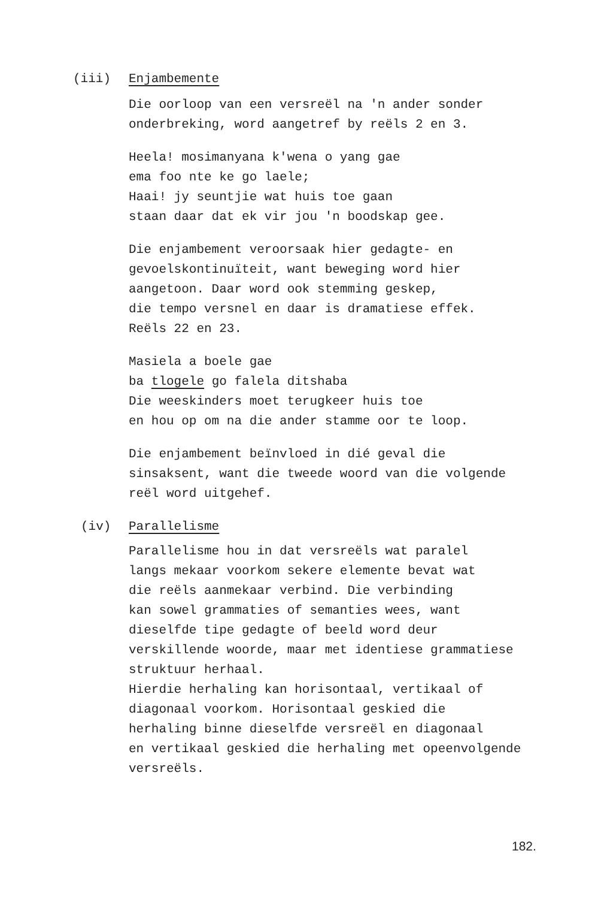(iii) Enjambemente
Die oorloop van een versreël na 'n ander sonder
onderbreking, word aangetref by reëls 2 en 3.
Heela! mosimanyana k'wena o yang gae
ema foo nte ke go laele;
Haai! jy seuntjie wat huis toe gaan
staan daar dat ek vir jou 'n boodskap gee.
Die enjambement veroorsaak hier gedagte- en
gevoelskontinuïteit, want beweging word hier
aangetoon. Daar word ook stemming geskep,
die tempo versnel en daar is dramatiese effek.
Reëls 22 en 23.
Masiela a boele gae
ba tlogele go falela ditshaba
Die weeskinders moet terugkeer huis toe
en hou op om na die ander stamme oor te loop.
Die enjambement beïnvloed in dié geval die
sinsaksent, want die tweede woord van die volgende
reël word uitgehef.
(iv) Parallelisme
Parallelisme hou in dat versreëls wat paralel
langs mekaar voorkom sekere elemente bevat wat
die reëls aanmekaar verbind. Die verbinding
kan sowel grammaties of semanties wees, want
dieselfde tipe gedagte of beeld word deur
verskillende woorde, maar met identiese grammatiese
struktuur herhaal.
Hierdie herhaling kan horisontaal, vertikaal of
diagonaal voorkom. Horisontaal geskied die
herhaling binne dieselfde versreël en diagonaal
en vertikaal geskied die herhaling met opeenvolgende
versreëls.
182.